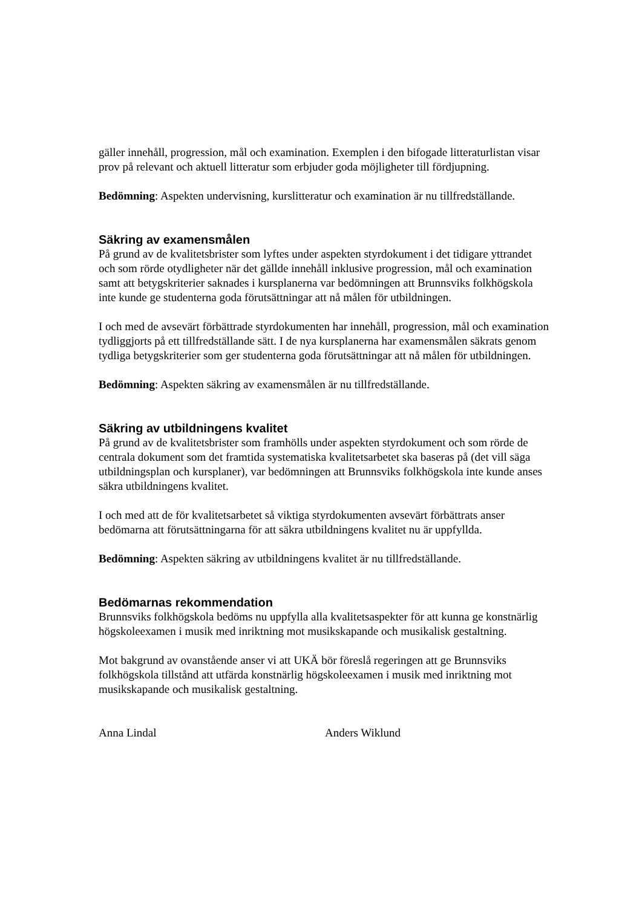gäller innehåll, progression, mål och examination. Exemplen i den bifogade litteraturlistan visar prov på relevant och aktuell litteratur som erbjuder goda möjligheter till fördjupning.
Bedömning: Aspekten undervisning, kurslitteratur och examination är nu tillfredställande.
Säkring av examensmålen
På grund av de kvalitetsbrister som lyftes under aspekten styrdokument i det tidigare yttrandet och som rörde otydligheter när det gällde innehåll inklusive progression, mål och examination samt att betygskriterier saknades i kursplanerna var bedömningen att Brunnsviks folkhögskola inte kunde ge studenterna goda förutsättningar att nå målen för utbildningen.
I och med de avsevärt förbättrade styrdokumenten har innehåll, progression, mål och examination tydliggjorts på ett tillfredställande sätt. I de nya kursplanerna har examensmålen säkrats genom tydliga betygskriterier som ger studenterna goda förutsättningar att nå målen för utbildningen.
Bedömning: Aspekten säkring av examensmålen är nu tillfredställande.
Säkring av utbildningens kvalitet
På grund av de kvalitetsbrister som framhölls under aspekten styrdokument och som rörde de centrala dokument som det framtida systematiska kvalitetsarbetet ska baseras på (det vill säga utbildningsplan och kursplaner), var bedömningen att Brunnsviks folkhögskola inte kunde anses säkra utbildningens kvalitet.
I och med att de för kvalitetsarbetet så viktiga styrdokumenten avsevärt förbättrats anser bedömarna att förutsättningarna för att säkra utbildningens kvalitet nu är uppfyllda.
Bedömning: Aspekten säkring av utbildningens kvalitet är nu tillfredställande.
Bedömarnas rekommendation
Brunnsviks folkhögskola bedöms nu uppfylla alla kvalitetsaspekter för att kunna ge konstnärlig högskoleexamen i musik med inriktning mot musikskapande och musikalisk gestaltning.
Mot bakgrund av ovanstående anser vi att UKÄ bör föreslå regeringen att ge Brunnsviks folkhögskola tillstånd att utfärda konstnärlig högskoleexamen i musik med inriktning mot musikskapande och musikalisk gestaltning.
Anna Lindal Anders Wiklund